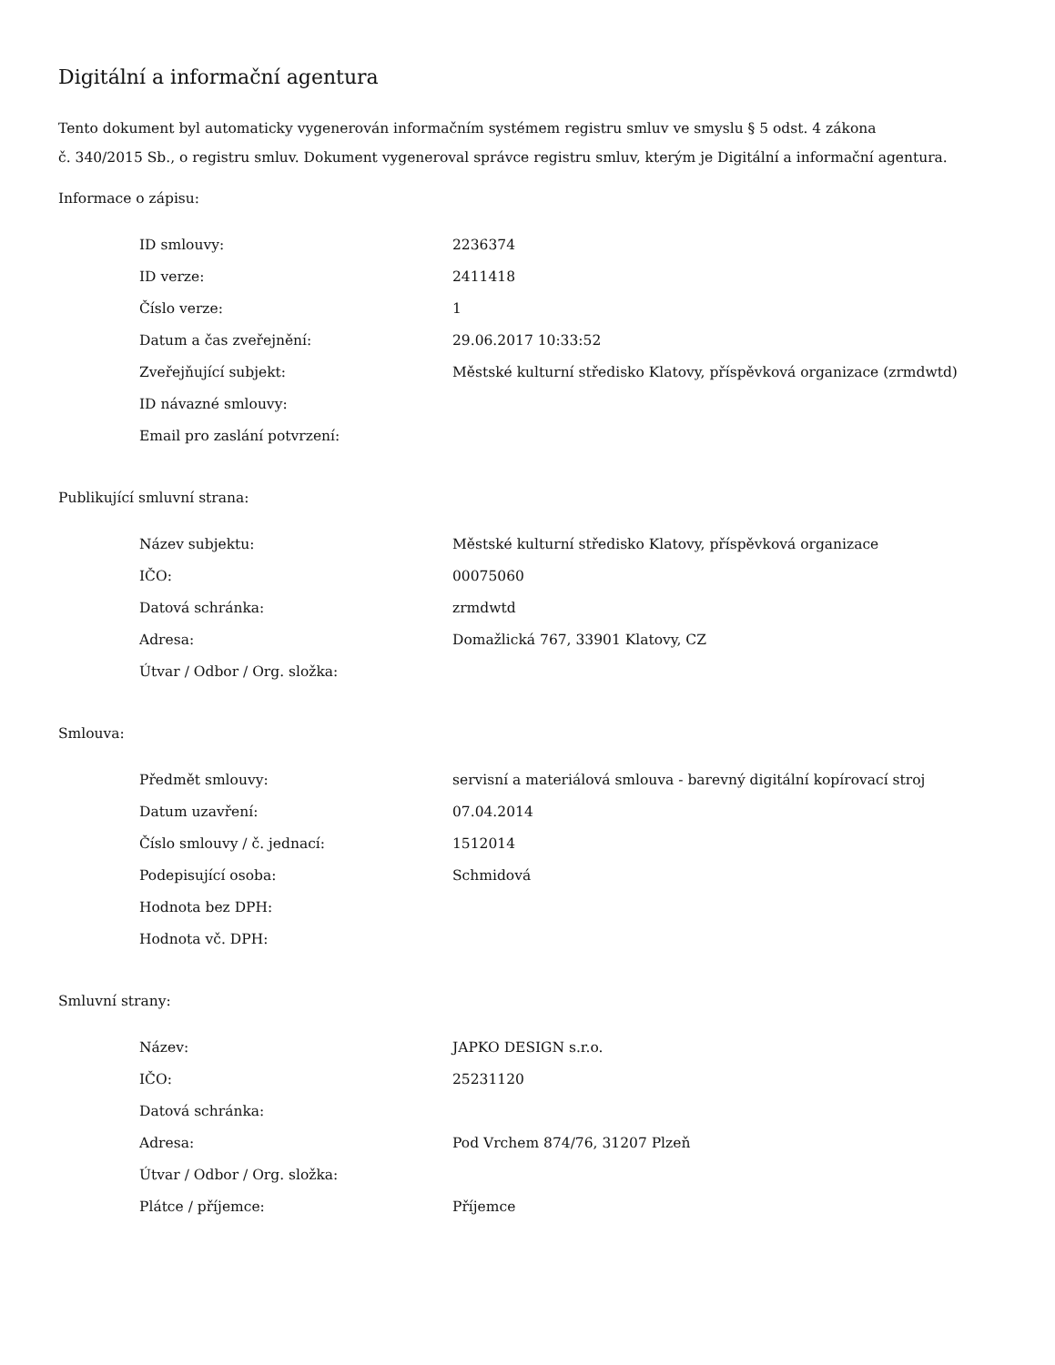Digitální a informační agentura
Tento dokument byl automaticky vygenerován informačním systémem registru smluv ve smyslu § 5 odst. 4 zákona
č. 340/2015 Sb., o registru smluv. Dokument vygeneroval správce registru smluv, kterým je Digitální a informační agentura.
Informace o zápisu:
| ID smlouvy: | 2236374 |
| ID verze: | 2411418 |
| Číslo verze: | 1 |
| Datum a čas zveřejnění: | 29.06.2017 10:33:52 |
| Zveřejňující subjekt: | Městské kulturní středisko Klatovy, příspěvková organizace (zrmdwtd) |
| ID návazné smlouvy: | |
| Email pro zaslání potvrzení: | |
Publikující smluvní strana:
| Název subjektu: | Městské kulturní středisko Klatovy, příspěvková organizace |
| IČO: | 00075060 |
| Datová schránka: | zrmdwtd |
| Adresa: | Domažlická 767, 33901 Klatovy, CZ |
| Útvar / Odbor / Org. složka: | |
Smlouva:
| Předmět smlouvy: | servisní a materiálová smlouva - barevný digitální kopírovací stroj |
| Datum uzavření: | 07.04.2014 |
| Číslo smlouvy / č. jednací: | 1512014 |
| Podepisující osoba: | Schmidová |
| Hodnota bez DPH: | |
| Hodnota vč. DPH: | |
Smluvní strany:
| Název: | JAPKO DESIGN s.r.o. |
| IČO: | 25231120 |
| Datová schránka: | |
| Adresa: | Pod Vrchem 874/76, 31207 Plzeň |
| Útvar / Odbor / Org. složka: | |
| Plátce / příjemce: | Příjemce |